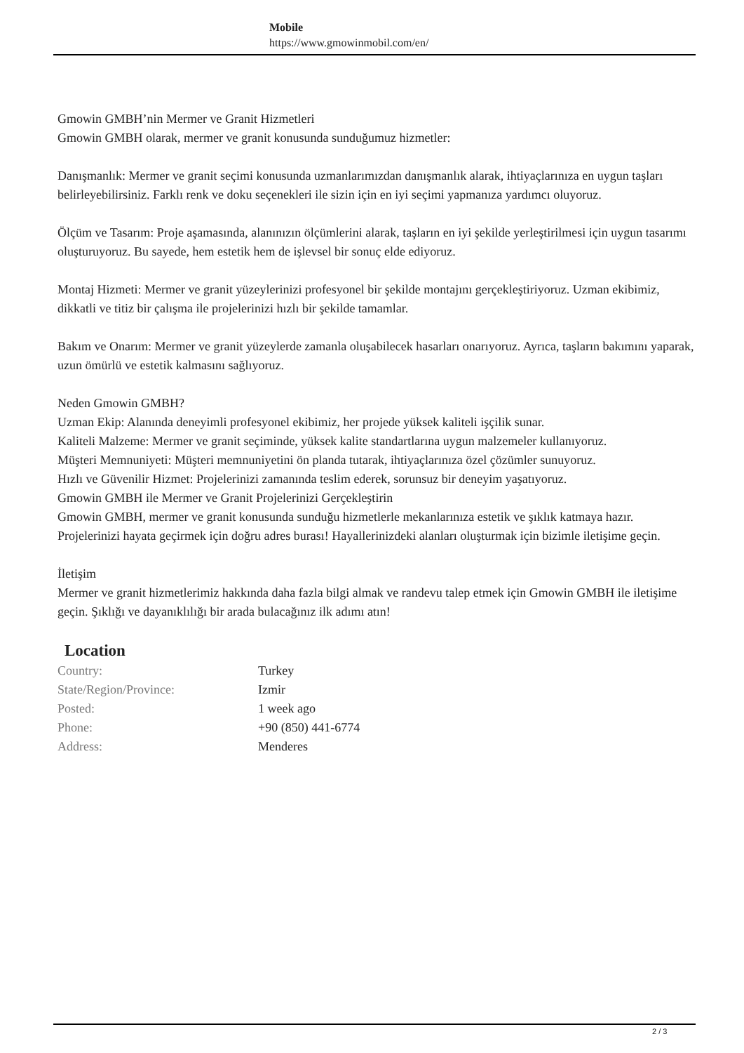Mobile
https://www.gmowinmobil.com/en/
Gmowin GMBH’nin Mermer ve Granit Hizmetleri
Gmowin GMBH olarak, mermer ve granit konusunda sunduğumuz hizmetler:
Danışmanlık: Mermer ve granit seçimi konusunda uzmanlarımızdan danışmanlık alarak, ihtiyaçlarınıza en uygun taşları belirleyebilirsiniz. Farklı renk ve doku seçenekleri ile sizin için en iyi seçimi yapmanıza yardımcı oluyoruz.
Ölçüm ve Tasarım: Proje aşamasında, alanınızın ölçümlerini alarak, taşların en iyi şekilde yerleştirilmesi için uygun tasarımı oluşturuyoruz. Bu sayede, hem estetik hem de işlevsel bir sonuç elde ediyoruz.
Montaj Hizmeti: Mermer ve granit yüzeylerinizi profesyonel bir şekilde montajını gerçekleştiriyoruz. Uzman ekibimiz, dikkatli ve titiz bir çalışma ile projelerinizi hızlı bir şekilde tamamlar.
Bakım ve Onarım: Mermer ve granit yüzeylerde zamanla oluşabilecek hasarları onarıyoruz. Ayrıca, taşların bakımını yaparak, uzun ömürlü ve estetik kalmasını sağlıyoruz.
Neden Gmowin GMBH?
Uzman Ekip: Alanında deneyimli profesyonel ekibimiz, her projede yüksek kaliteli işçilik sunar.
Kaliteli Malzeme: Mermer ve granit seçiminde, yüksek kalite standartlarına uygun malzemeler kullanıyoruz.
Müşteri Memnuniyeti: Müşteri memnuniyetini ön planda tutarak, ihtiyaçlarınıza özel çözümler sunuyoruz.
Hızlı ve Güvenilir Hizmet: Projelerinizi zamanında teslim ederek, sorunsuz bir deneyim yaşatıyoruz.
Gmowin GMBH ile Mermer ve Granit Projelerinizi Gerçekleştirin
Gmowin GMBH, mermer ve granit konusunda sunduğu hizmetlerle mekanlarınıza estetik ve şıklık katmaya hazır. Projelerinizi hayata geçirmek için doğru adres burası! Hayallerinizdeki alanları oluşturmak için bizimle iletişime geçin.
İletişim
Mermer ve granit hizmetlerimiz hakkında daha fazla bilgi almak ve randevu talep etmek için Gmowin GMBH ile iletişime geçin. Şıklığı ve dayanıklılığı bir arada bulacağınız ilk adımı atın!
Location
| Country: | Turkey |
| State/Region/Province: | Izmir |
| Posted: | 1 week ago |
| Phone: | +90 (850) 441-6774 |
| Address: | Menderes |
2 / 3